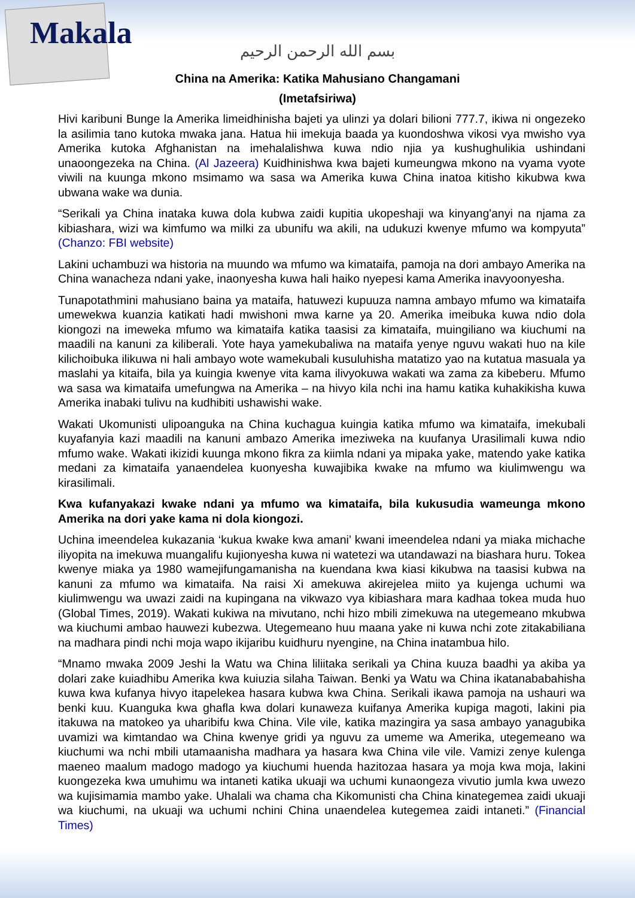Makala
بسم الله الرحمن الرحيم
China na Amerika: Katika Mahusiano Changamani
(Imetafsiriwa)
Hivi karibuni Bunge la Amerika limeidhinisha bajeti ya ulinzi ya dolari bilioni 777.7, ikiwa ni ongezeko la asilimia tano kutoka mwaka jana. Hatua hii imekuja baada ya kuondoshwa vikosi vya mwisho vya Amerika kutoka Afghanistan na imehalalishwa kuwa ndio njia ya kushughulikia ushindani unaoongezeka na China. (Al Jazeera) Kuidhinishwa kwa bajeti kumeungwa mkono na vyama vyote viwili na kuunga mkono msimamo wa sasa wa Amerika kuwa China inatoa kitisho kikubwa kwa ubwana wake wa dunia.
“Serikali ya China inataka kuwa dola kubwa zaidi kupitia ukopeshaji wa kinyang'anyi na njama za kibiashara, wizi wa kimfumo wa milki za ubunifu wa akili, na udukuzi kwenye mfumo wa kompyuta” (Chanzo: FBI website)
Lakini uchambuzi wa historia na muundo wa mfumo wa kimataifa, pamoja na dori ambayo Amerika na China wanacheza ndani yake, inaonyesha kuwa hali haiko nyepesi kama Amerika inavyoonyesha.
Tunapotathmini mahusiano baina ya mataifa, hatuwezi kupuuza namna ambayo mfumo wa kimataifa umewekwa kuanzia katikati hadi mwishoni mwa karne ya 20. Amerika imeibuka kuwa ndio dola kiongozi na imeweka mfumo wa kimataifa katika taasisi za kimataifa, muingiliano wa kiuchumi na maadili na kanuni za kiliberali. Yote haya yamekubaliwa na mataifa yenye nguvu wakati huo na kile kilichoibuka ilikuwa ni hali ambayo wote wamekubali kusuluhisha matatizo yao na kutatua masuala ya maslahi ya kitaifa, bila ya kuingia kwenye vita kama ilivyokuwa wakati wa zama za kibeberu. Mfumo wa sasa wa kimataifa umefungwa na Amerika – na hivyo kila nchi ina hamu katika kuhakikisha kuwa Amerika inabaki tulivu na kudhibiti ushawishi wake.
Wakati Ukomunisti ulipoanguka na China kuchagua kuingia katika mfumo wa kimataifa, imekubali kuyafanyia kazi maadili na kanuni ambazo Amerika imeziweka na kuufanya Urasilimali kuwa ndio mfumo wake. Wakati ikizidi kuunga mkono fikra za kiimla ndani ya mipaka yake, matendo yake katika medani za kimataifa yanaendelea kuonyesha kuwajibika kwake na mfumo wa kiulimwengu wa kirasilimali.
Kwa kufanyakazi kwake ndani ya mfumo wa kimataifa, bila kukusudia wameunga mkono Amerika na dori yake kama ni dola kiongozi.
Uchina imeendelea kukazania ‘kukua kwake kwa amani’ kwani imeendelea ndani ya miaka michache iliyopita na imekuwa muangalifu kujionyesha kuwa ni watetezi wa utandawazi na biashara huru. Tokea kwenye miaka ya 1980 wamejifungamanisha na kuendana kwa kiasi kikubwa na taasisi kubwa na kanuni za mfumo wa kimataifa. Na raisi Xi amekuwa akirejelea miito ya kujenga uchumi wa kiulimwengu wa uwazi zaidi na kupingana na vikwazo vya kibiashara mara kadhaa tokea muda huo (Global Times, 2019). Wakati kukiwa na mivutano, nchi hizo mbili zimekuwa na utegemeano mkubwa wa kiuchumi ambao hauwezi kubezwa. Utegemeano huu maana yake ni kuwa nchi zote zitakabiliana na madhara pindi nchi moja wapo ikijaribu kuidhuru nyengine, na China inatambua hilo.
“Mnamo mwaka 2009 Jeshi la Watu wa China liliitaka serikali ya China kuuza baadhi ya akiba ya dolari zake kuiadhibu Amerika kwa kuiuzia silaha Taiwan. Benki ya Watu wa China ikatanababahisha kuwa kwa kufanya hivyo itapelekea hasara kubwa kwa China. Serikali ikawa pamoja na ushauri wa benki kuu. Kuanguka kwa ghafla kwa dolari kunaweza kuifanya Amerika kupiga magoti, lakini pia itakuwa na matokeo ya uharibifu kwa China. Vile vile, katika mazingira ya sasa ambayo yanagubika uvamizi wa kimtandao wa China kwenye gridi ya nguvu za umeme wa Amerika, utegemeano wa kiuchumi wa nchi mbili utamaanisha madhara ya hasara kwa China vile vile. Vamizi zenye kulenga maeneo maalum madogo madogo ya kiuchumi huenda hazitozaa hasara ya moja kwa moja, lakini kuongezeka kwa umuhimu wa intaneti katika ukuaji wa uchumi kunaongeza vivutio jumla kwa uwezo wa kujisimamia mambo yake. Uhalali wa chama cha Kikomunisti cha China kinategemea zaidi ukuaji wa kiuchumi, na ukuaji wa uchumi nchini China unaendelea kutegemea zaidi intaneti.” (Financial Times)